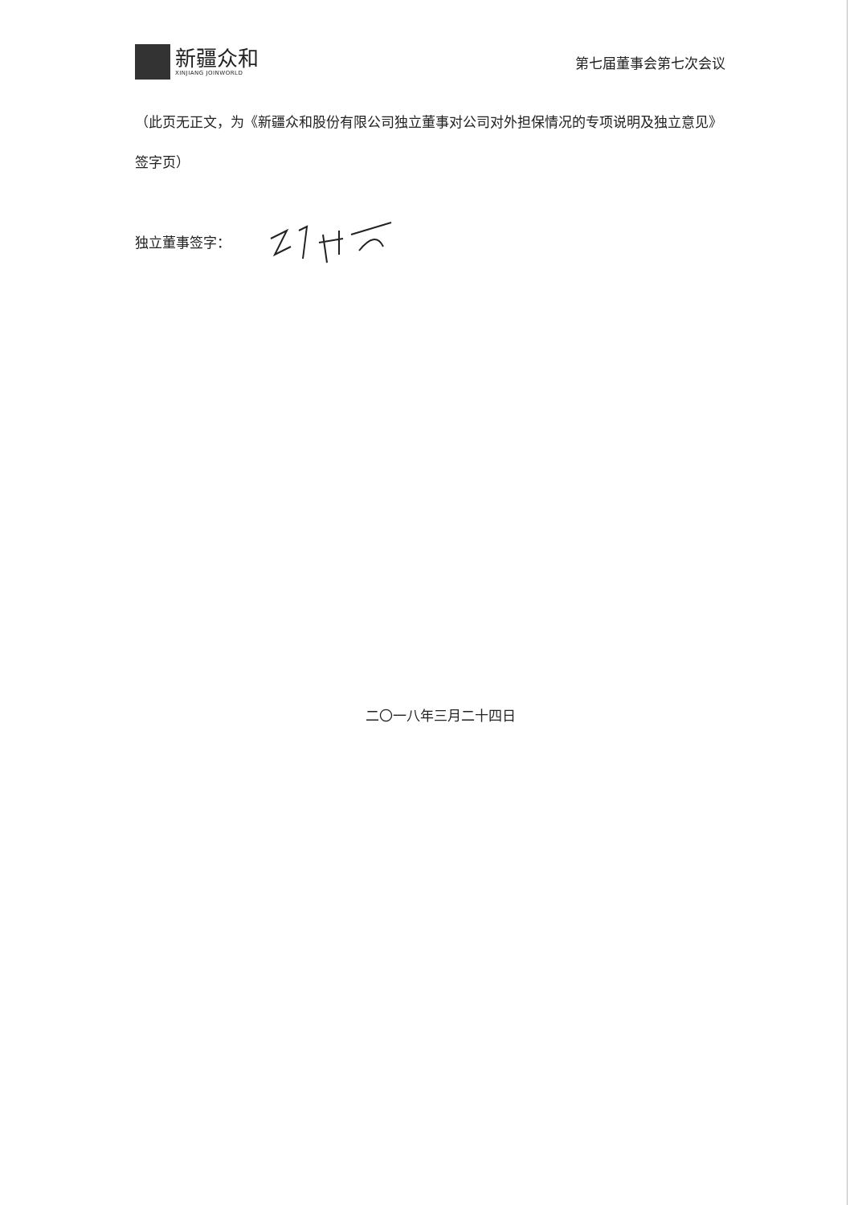新疆众和
XINJIANG JOINWORLD
第七届董事会第七次会议
（此页无正文，为《新疆众和股份有限公司独立董事对公司对外担保情况的专项说明及独立意见》签字页）
独立董事签字：
二〇一八年三月二十四日